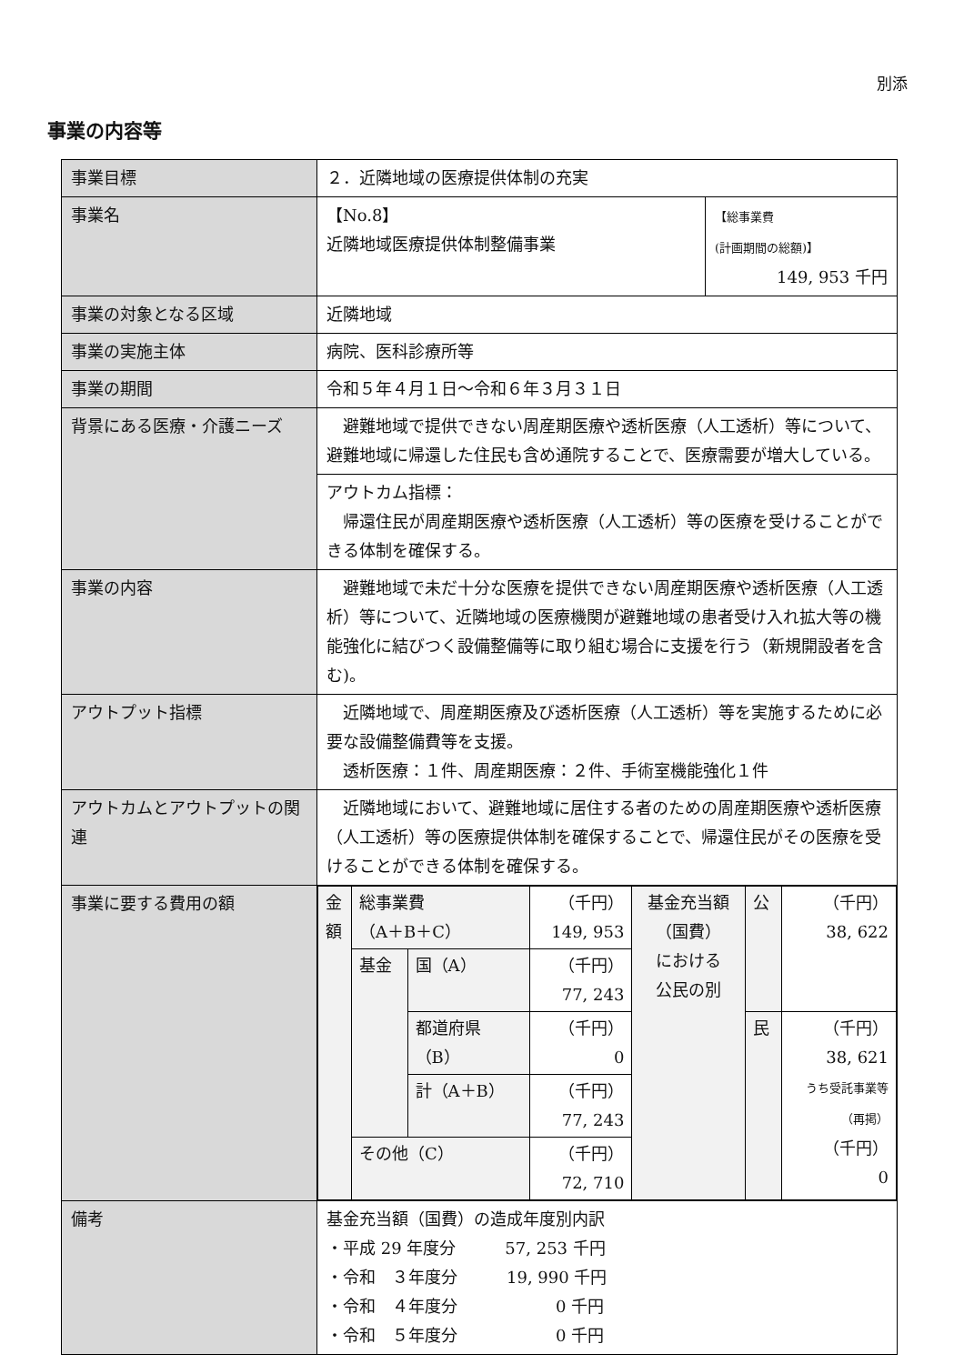別添
事業の内容等
| 事業目標 | ２．近隣地域の医療提供体制の充実 | |
| 事業名 | 【No.8】 近隣地域医療提供体制整備事業 | 【総事業費 (計画期間の総額)】 149, 953 千円 |
| 事業の対象となる区域 | 近隣地域 | |
| 事業の実施主体 | 病院、医科診療所等 | |
| 事業の期間 | 令和５年４月１日～令和６年３月３１日 | |
| 背景にある医療・介護ニーズ | 避難地域で提供できない周産期医療や透析医療（人工透析）等について、避難地域に帰還した住民も含め通院することで、医療需要が増大している。 | |
| | アウトカム指標： 帰還住民が周産期医療や透析医療（人工透析）等の医療を受けることができる体制を確保する。 | |
| 事業の内容 | 避難地域で未だ十分な医療を提供できない周産期医療や透析医療（人工透析）等について、近隣地域の医療機関が避難地域の患者受け入れ拡大等の機能強化に結びつく設備整備等に取り組む場合に支援を行う（新規開設者を含む)。 | |
| アウトプット指標 | 近隣地域で、周産期医療及び透析医療（人工透析）等を実施するために必要な設備整備費等を支援。 透析医療：１件、周産期医療：２件、手術室機能強化１件 | |
| アウトカムとアウトプットの関連 | 近隣地域において、避難地域に居住する者のための周産期医療や透析医療（人工透析）等の医療提供体制を確保することで、帰還住民がその医療を受けることができる体制を確保する。 | |
| 事業に要する費用の額 | / 金額 / 総事業費 （A＋B＋C） / / （千円） 149, 953 / 基金充当額 （国費） における 公民の別 / 公 / （千円） 38, 622 / / / 基金 / 国（A） / （千円） 77, 243 / / / / / / / 都道府県 （B） / （千円） 0 / / 民 / （千円） 38, 621 うち受託事業等 （再掲） （千円） 0 / / / / 計（A＋B） / （千円） 77, 243 / / / / / / その他（C） / / （千円） 72, 710 / / / / | |
| 備考 | 基金充当額（国費）の造成年度別内訳 ・平成 29 年度分 57, 253 千円 ・令和 ３年度分 19, 990 千円 ・令和 ４年度分 0 千円 ・令和 ５年度分 0 千円 | |